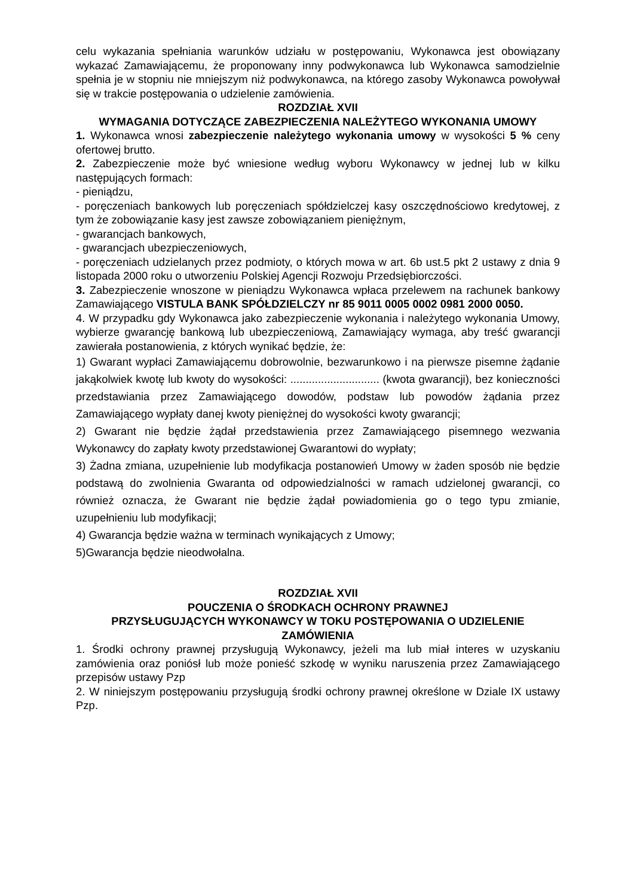celu wykazania spełniania warunków udziału w postępowaniu, Wykonawca jest obowiązany wykazać Zamawiającemu, że proponowany inny podwykonawca lub Wykonawca samodzielnie spełnia je w stopniu nie mniejszym niż podwykonawca, na którego zasoby Wykonawca powoływał się w trakcie postępowania o udzielenie zamówienia.
ROZDZIAŁ XVII
WYMAGANIA DOTYCZĄCE ZABEZPIECZENIA NALEŻYTEGO WYKONANIA UMOWY
1. Wykonawca wnosi zabezpieczenie należytego wykonania umowy w wysokości 5 % ceny ofertowej brutto.
2. Zabezpieczenie może być wniesione według wyboru Wykonawcy w jednej lub w kilku następujących formach:
- pieniądzu,
- poręczeniach bankowych lub poręczeniach spółdzielczej kasy oszczędnościowo kredytowej, z tym że zobowiązanie kasy jest zawsze zobowiązaniem pieniężnym,
- gwarancjach bankowych,
- gwarancjach ubezpieczeniowych,
- poręczeniach udzielanych przez podmioty, o których mowa w art. 6b ust.5 pkt 2 ustawy z dnia 9 listopada 2000 roku o utworzeniu Polskiej Agencji Rozwoju Przedsiębiorczości.
3. Zabezpieczenie wnoszone w pieniądzu Wykonawca wpłaca przelewem na rachunek bankowy Zamawiającego VISTULA BANK SPÓŁDZIELCZY nr 85 9011 0005 0002 0981 2000 0050.
4. W przypadku gdy Wykonawca jako zabezpieczenie wykonania i należytego wykonania Umowy, wybierze gwarancję bankową lub ubezpieczeniową, Zamawiający wymaga, aby treść gwarancji zawierała postanowienia, z których wynikać będzie, że:
1) Gwarant wypłaci Zamawiającemu dobrowolnie, bezwarunkowo i na pierwsze pisemne żądanie jakąkolwiek kwotę lub kwoty do wysokości: ............................. (kwota gwarancji), bez konieczności przedstawiania przez Zamawiającego dowodów, podstaw lub powodów żądania przez Zamawiającego wypłaty danej kwoty pieniężnej do wysokości kwoty gwarancji;
2) Gwarant nie będzie żądał przedstawienia przez Zamawiającego pisemnego wezwania Wykonawcy do zapłaty kwoty przedstawionej Gwarantowi do wypłaty;
3) Żadna zmiana, uzupełnienie lub modyfikacja postanowień Umowy w żaden sposób nie będzie podstawą do zwolnienia Gwaranta od odpowiedzialności w ramach udzielonej gwarancji, co również oznacza, że Gwarant nie będzie żądał powiadomienia go o tego typu zmianie, uzupełnieniu lub modyfikacji;
4) Gwarancja będzie ważna w terminach wynikających z Umowy;
5)Gwarancja będzie nieodwołalna.
ROZDZIAŁ XVII
POUCZENIA O ŚRODKACH OCHRONY PRAWNEJ
PRZYSŁUGUJĄCYCH WYKONAWCY W TOKU POSTĘPOWANIA O UDZIELENIE ZAMÓWIENIA
1. Środki ochrony prawnej przysługują Wykonawcy, jeżeli ma lub miał interes w uzyskaniu zamówienia oraz poniósł lub może ponieść szkodę w wyniku naruszenia przez Zamawiającego przepisów ustawy Pzp
2. W niniejszym postępowaniu przysługują środki ochrony prawnej określone w Dziale IX ustawy Pzp.